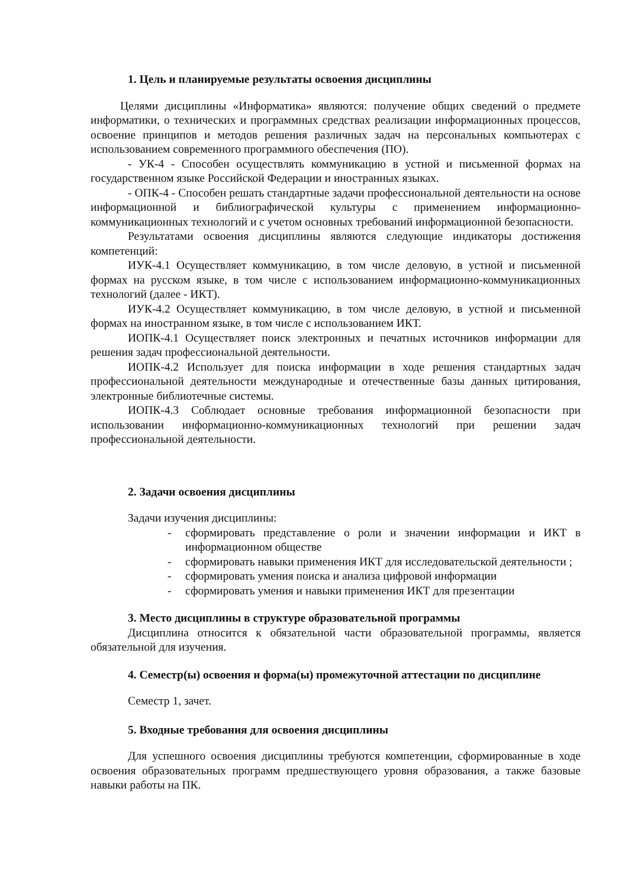1. Цель и планируемые результаты освоения дисциплины
Целями дисциплины «Информатика» являются: получение общих сведений о предмете информатики, о технических и программных средствах реализации информационных процессов, освоение принципов и методов решения различных задач на персональных компьютерах с использованием современного программного обеспечения (ПО).
- УК-4 - Способен осуществлять коммуникацию в устной и письменной формах на государственном языке Российской Федерации и иностранных языках.
- ОПК-4 - Способен решать стандартные задачи профессиональной деятельности на основе информационной и библиографической культуры с применением информационно-коммуникационных технологий и с учетом основных требований информационной безопасности.
Результатами освоения дисциплины являются следующие индикаторы достижения компетенций:
ИУК-4.1 Осуществляет коммуникацию, в том числе деловую, в устной и письменной формах на русском языке, в том числе с использованием информационно-коммуникационных технологий (далее - ИКТ).
ИУК-4.2 Осуществляет коммуникацию, в том числе деловую, в устной и письменной формах на иностранном языке, в том числе с использованием ИКТ.
ИОПК-4.1 Осуществляет поиск электронных и печатных источников информации для решения задач профессиональной деятельности.
ИОПК-4.2 Использует для поиска информации в ходе решения стандартных задач профессиональной деятельности международные и отечественные базы данных цитирования, электронные библиотечные системы.
ИОПК-4.3 Соблюдает основные требования информационной безопасности при использовании информационно-коммуникационных технологий при решении задач профессиональной деятельности.
2. Задачи освоения дисциплины
Задачи изучения дисциплины:
- сформировать представление о роли и значении информации и ИКТ в информационном обществе
- сформировать навыки применения ИКТ для исследовательской деятельности ;
- сформировать умения поиска и анализа цифровой информации
- сформировать умения и навыки применения ИКТ для презентации
3. Место дисциплины в структуре образовательной программы
Дисциплина относится к обязательной части образовательной программы, является обязательной для изучения.
4. Семестр(ы) освоения и форма(ы) промежуточной аттестации по дисциплине
Семестр 1, зачет.
5. Входные требования для освоения дисциплины
Для успешного освоения дисциплины требуются компетенции, сформированные в ходе освоения образовательных программ предшествующего уровня образования, а также базовые навыки работы на ПК.